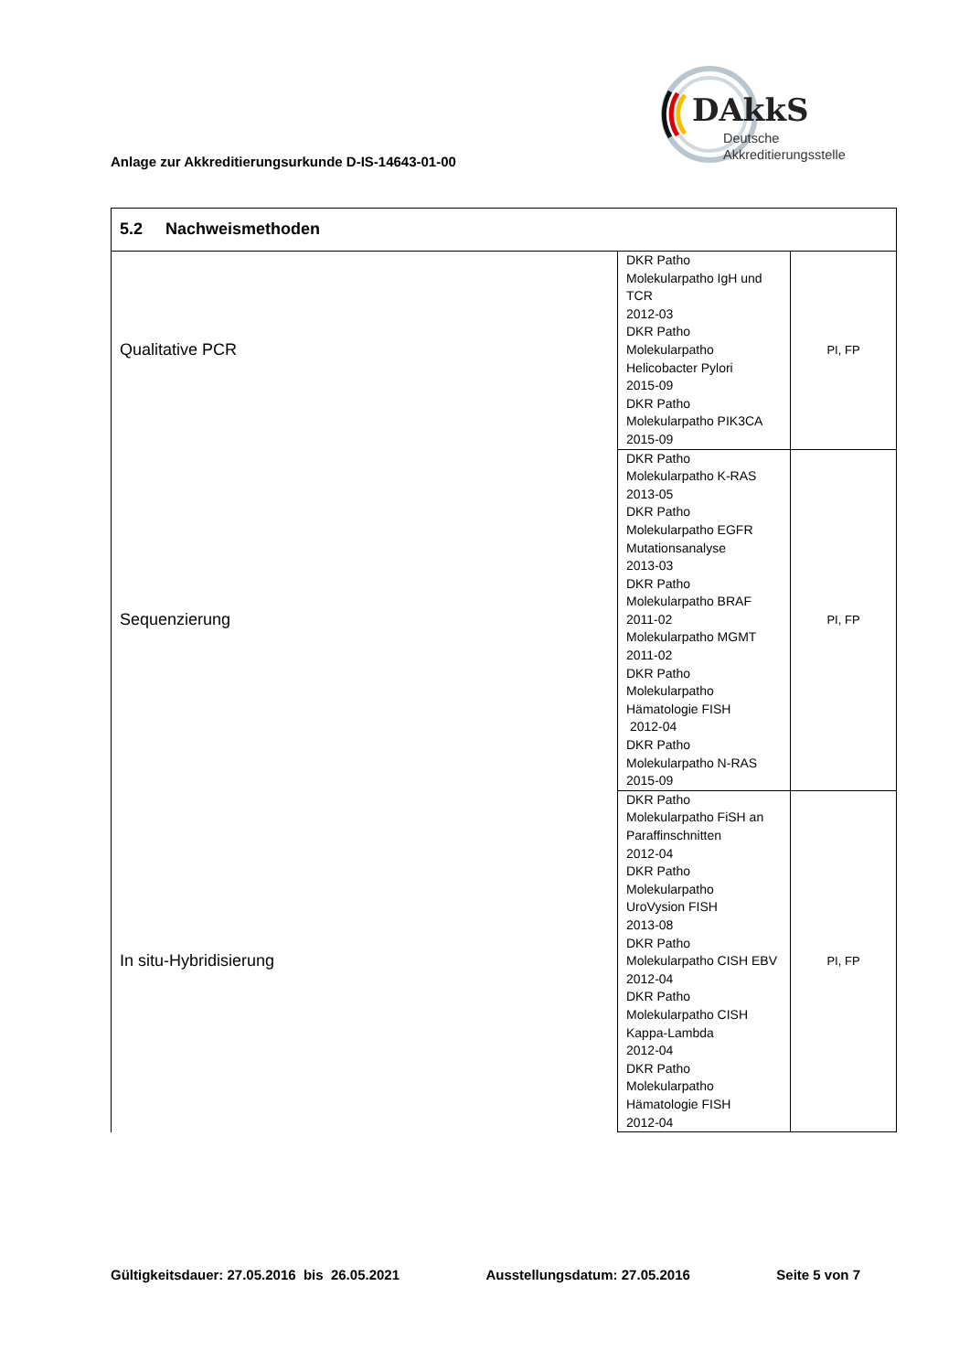Anlage zur Akkreditierungsurkunde D-IS-14643-01-00
DAkkS
Deutsche
Akkreditierungsstelle
| 5.2 Nachweismethoden | | |
| Qualitative PCR | DKR Patho Molekularpatho IgH und TCR 2012-03 DKR Patho Molekularpatho Helicobacter Pylori 2015-09 DKR Patho Molekularpatho PIK3CA 2015-09 | PI, FP |
| Sequenzierung | DKR Patho Molekularpatho K-RAS 2013-05 DKR Patho Molekularpatho EGFR Mutationsanalyse 2013-03 DKR Patho Molekularpatho BRAF 2011-02 Molekularpatho MGMT 2011-02 DKR Patho Molekularpatho Hämatologie FISH 2012-04 DKR Patho Molekularpatho N-RAS 2015-09 | PI, FP |
| In situ-Hybridisierung | DKR Patho Molekularpatho FiSH an Paraffinschnitten 2012-04 DKR Patho Molekularpatho UroVysion FISH 2013-08 DKR Patho Molekularpatho CISH EBV 2012-04 DKR Patho Molekularpatho CISH Kappa-Lambda 2012-04 DKR Patho Molekularpatho Hämatologie FISH 2012-04 | PI, FP |
Gültigkeitsdauer: 27.05.2016 bis 26.05.2021 Ausstellungsdatum: 27.05.2016 Seite 5 von 7